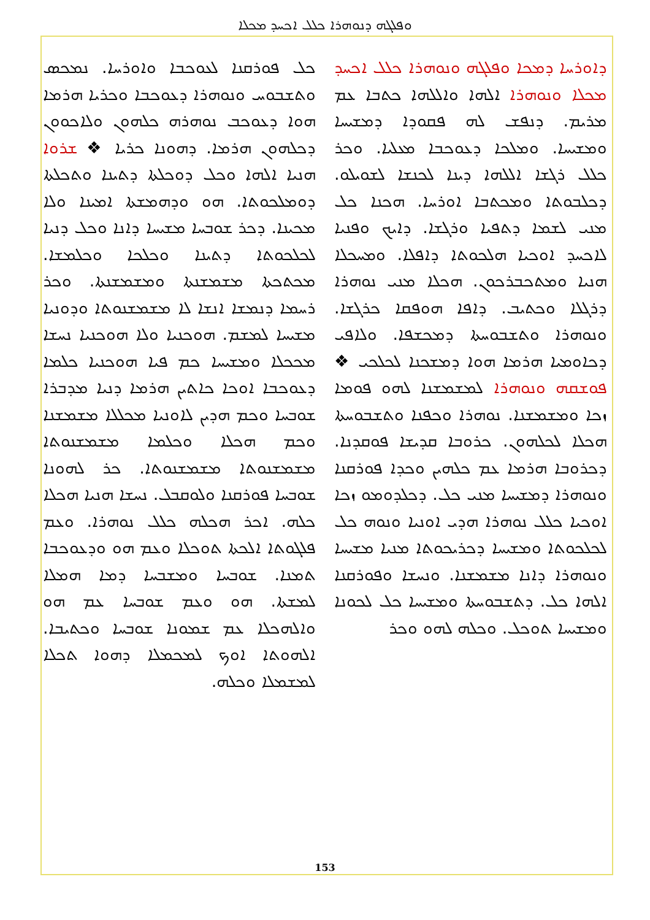ܘܦܠܓܗ ܕܢܘܗܪܐ ܟܠܠ ܐܟܚܕ ܡܟܠܐ
ܕܐܘܪܚܐ ܕܡܟܐ ܘܦܠܓܗ ܘܢܘܗܪܐ ܟܠܠ ܐܟܚܕ ܡܟܠܐ ܘܢܘܗܪܐ ܐܠܗܐ ܘܐܠܠܗܐ ܟܬܒܐ ܥܡ ܡܪܝܡ. ܕܢܦܫ ܠܗ ܦܩܘܕܐ ܕܡܫܝܚܐ ܘܡܫܝܚܐ. ܘܡܠܟܐ ܕܥܘܟܒܐ ܡܥܠܝܐ. ܘܟܪ ܟܠܠ ܪܓܫܐ ܐܠܠܗܐ ܕܝܢܐ ܠܟܢܫܐ ܠܫܘܝܠܘ. ܕܟܠܒܘܬܐ ܘܡܟܬܒܐ ܐܘܪܚܐ. ܗܟܢܐ ܟܠ ܡܢܝ ܠܫܡܐ ܕܬܦܝܐ ܘܪܓܫܐ. ܕܐܝܟ ܘܦܢܝܐ ܠܐܟܚܕ ܐܘܟܝܐ ܗܠܟܘܬܐ ܕܐܦܠܐ. ܘܡܚܟܠܐ ܗܢܝܐ ܘܡܬܟܒܪܟܘܢ. ܗܟܠܐ ܡܢܝ ܢܘܗܪܐ ܕܪܓܠܐ ܘܟܬܝܒ. ܕܐܦܐ ܗܘܦܩܐ ܟܪܓܫܐ. ܘܢܘܗܪܐ ܘܬܫܒܘܚܬܐ ܕܡܟܫܦܐ. ܘܠܐܦܝ ܕܟܐܘܡܝܐ ܗܪܡܐ ܗܘܐ ܕܡܫܟܢܐ ܠܟܠܟܝ ❖ ܦܘܫܩܗ ܘܢܘܗܪܐ ܠܡܫܡܫܢܐ ܠܗܘ ܦܘܡܐ ܙܟܐ ܘܡܫܡܫܢܐ. ܢܘܗܪܐ ܘܟܦܢܐ ܘܬܫܒܘܚܬܐ ܗܟܠܐ ܠܟܠܗܘܢ. ܟܪܘܒܐ ܩܕܝܫܐ ܦܘܩܕܢܐ. ܕܟܪܘܒܐ ܗܪܡܐ ܥܡ ܟܠܗܝܢ ܘܟܕܐ ܦܘܪܩܢܐ ܘܢܘܗܪܐ ܕܡܫܝܚܐ ܡܢܝ ܟܠ. ܕܟܠܕܘܡܘ ܙܟܐ ܐܘܟܝܐ ܟܠܠ ܢܘܗܪܐ ܗܕܝ ܐܘܢܝܐ ܘܢܘܗ ܟܠ ܠܟܠܟܘܬܐ ܘܡܫܝܚܐ ܕܟܪܝܟܘܬܐ ܡܢܝܐ ܡܫܝܚܐ ܘܢܘܗܪܐ ܕܐܢܐ ܡܫܡܫܢܐ. ܘܢܚܫܐ ܘܦܘܪܩܢܐ ܐܠܗܐ ܟܠ. ܕܬܫܒܘܚܬܐ ܘܡܫܝܚܐ ܟܠ ܠܟܘܢܐ ܘܡܫܝܚܐ ܬܘܟܠ. ܘܟܠܗ ܠܗܘ ܘܟܪ
ܟܠ ܦܘܪܩܢܐ ܠܥܘܟܒܐ ܘܐܘܪܚܐ. ܢܡܟܣ ܘܬܫܒܘܚ ܘܢܘܗܪܐ ܕܥܘܟܒܐ ܘܟܪܝܐ ܗܪܡܐ ܗܘܐ ܕܥܘܟܒ ܢܘܗܪܗ ܟܠܗܘܢ ܘܠܐܟܘܘܢ ܕܟܠܗܘܢ ܗܪܡܐ. ܕܗܘܢܐ ܟܪܝܐ ❖ ܫܪܘܐ ܗܢܝܐ ܐܠܗܐ ܘܟܠ ܕܘܟܠܬܐ ܕܬܝܢܐ ܘܬܟܠܬܐ ܕܘܡܠܟܘܬܐ. ܗܘ ܘܕܗܡܫܬܐ ܐܡܝܢܐ ܘܠܐ ܡܟܝܢܐ. ܕܟܪ ܫܘܒܚܐ ܡܫܝܚܐ ܕܐܢܐ ܘܟܠ ܕܢܝܐ ܠܟܠܟܘܬܐ ܕܬܝܢܐ ܘܟܠܟܐ ܘܟܠܡܫܐ. ܡܟܬܟܬܐ ܡܫܡܫܢܬܐ ܘܡܫܡܫܢܬܐ. ܘܟܪ ܪܚܡܐ ܕܢܡܫܐ ܐܢܫܐ ܠܐ ܡܫܡܫܢܘܬܐ ܘܕܘܢܝܐ ܡܫܝܚܐ ܠܡܫܡ. ܗܘܟܢܝܐ ܘܠܐ ܗܘܟܢܝܐ ܢܚܫܐ ܡܟܟܠܐ ܘܡܫܝܚܐ ܟܡ ܦܝܐ ܗܘܟܢܝܐ ܟܠܡܐ ܕܥܘܟܒܐ ܐܘܟܐ ܟܐܬܝܢ ܗܪܡܐ ܕܢܝܐ ܡܕܒܪܐ ܫܘܒܚܐ ܘܟܡ ܗܕܝܢ ܠܐܘܢܝܐ ܡܟܠܠܐ ܡܫܡܫܢܐ ܘܟܡ ܗܟܠܐ ܘܟܠܡܐ ܡܫܡܫܢܘܬܐ ܡܫܡܫܢܘܬܐ ܡܫܡܫܢܘܬܐ. ܟܪ ܠܗܘܢܐ ܫܘܒܚܐ ܦܘܪܩܢܐ ܘܠܘܩܒܠ. ܢܚܫܐ ܗܢܝܐ ܗܟܠܐ ܟܠܗ. ܐܟܪ ܗܟܠܗ ܟܠܠ ܢܘܗܪܐ. ܘܥܡ ܦܠܓܘܬܐ ܐܠܟܬܐ ܬܘܟܠܐ ܘܥܡ ܗܘ ܘܕܥܘܟܒܐ ܬܡܢܐ. ܫܘܒܚܐ ܘܡܫܒܚܐ ܕܡܐ ܗܡܠܐ ܠܡܫܬܐ. ܗܘ ܘܥܡ ܫܘܒܚܐ ܥܡ ܗܘ ܘܐܠܗܟܠܐ ܥܡ ܫܡܘܢܐ ܫܘܒܚܐ ܘܟܬܝܒܐ. ܐܠܗܘܬܐ ܐܘܟ ܠܡܟܡܠܐ ܕܗܘܐ ܬܟܠܐ ܠܡܫܡܠܐ ܘܟܠܗ.
153